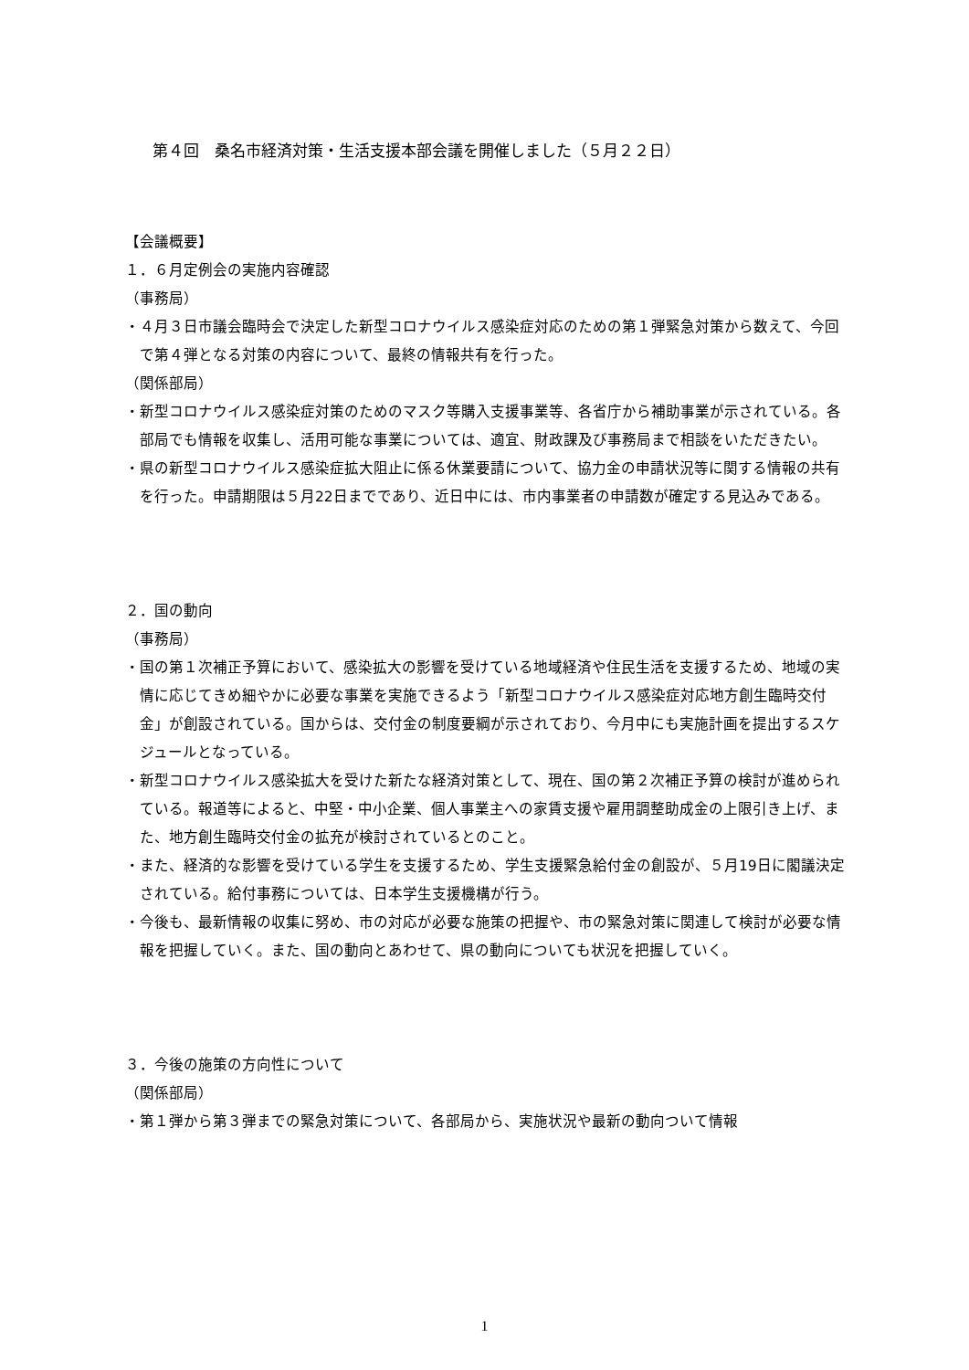第４回　桑名市経済対策・生活支援本部会議を開催しました（５月２２日）
【会議概要】
１．６月定例会の実施内容確認
（事務局）
・４月３日市議会臨時会で決定した新型コロナウイルス感染症対応のための第１弾緊急対策から数えて、今回で第４弾となる対策の内容について、最終の情報共有を行った。
（関係部局）
・新型コロナウイルス感染症対策のためのマスク等購入支援事業等、各省庁から補助事業が示されている。各部局でも情報を収集し、活用可能な事業については、適宜、財政課及び事務局まで相談をいただきたい。
・県の新型コロナウイルス感染症拡大阻止に係る休業要請について、協力金の申請状況等に関する情報の共有を行った。申請期限は５月22日までであり、近日中には、市内事業者の申請数が確定する見込みである。
２．国の動向
（事務局）
・国の第１次補正予算において、感染拡大の影響を受けている地域経済や住民生活を支援するため、地域の実情に応じてきめ細やかに必要な事業を実施できるよう「新型コロナウイルス感染症対応地方創生臨時交付金」が創設されている。国からは、交付金の制度要綱が示されており、今月中にも実施計画を提出するスケジュールとなっている。
・新型コロナウイルス感染拡大を受けた新たな経済対策として、現在、国の第２次補正予算の検討が進められている。報道等によると、中堅・中小企業、個人事業主への家賃支援や雇用調整助成金の上限引き上げ、また、地方創生臨時交付金の拡充が検討されているとのこと。
・また、経済的な影響を受けている学生を支援するため、学生支援緊急給付金の創設が、５月19日に閣議決定されている。給付事務については、日本学生支援機構が行う。
・今後も、最新情報の収集に努め、市の対応が必要な施策の把握や、市の緊急対策に関連して検討が必要な情報を把握していく。また、国の動向とあわせて、県の動向についても状況を把握していく。
３．今後の施策の方向性について
（関係部局）
・第１弾から第３弾までの緊急対策について、各部局から、実施状況や最新の動向ついて情報
1